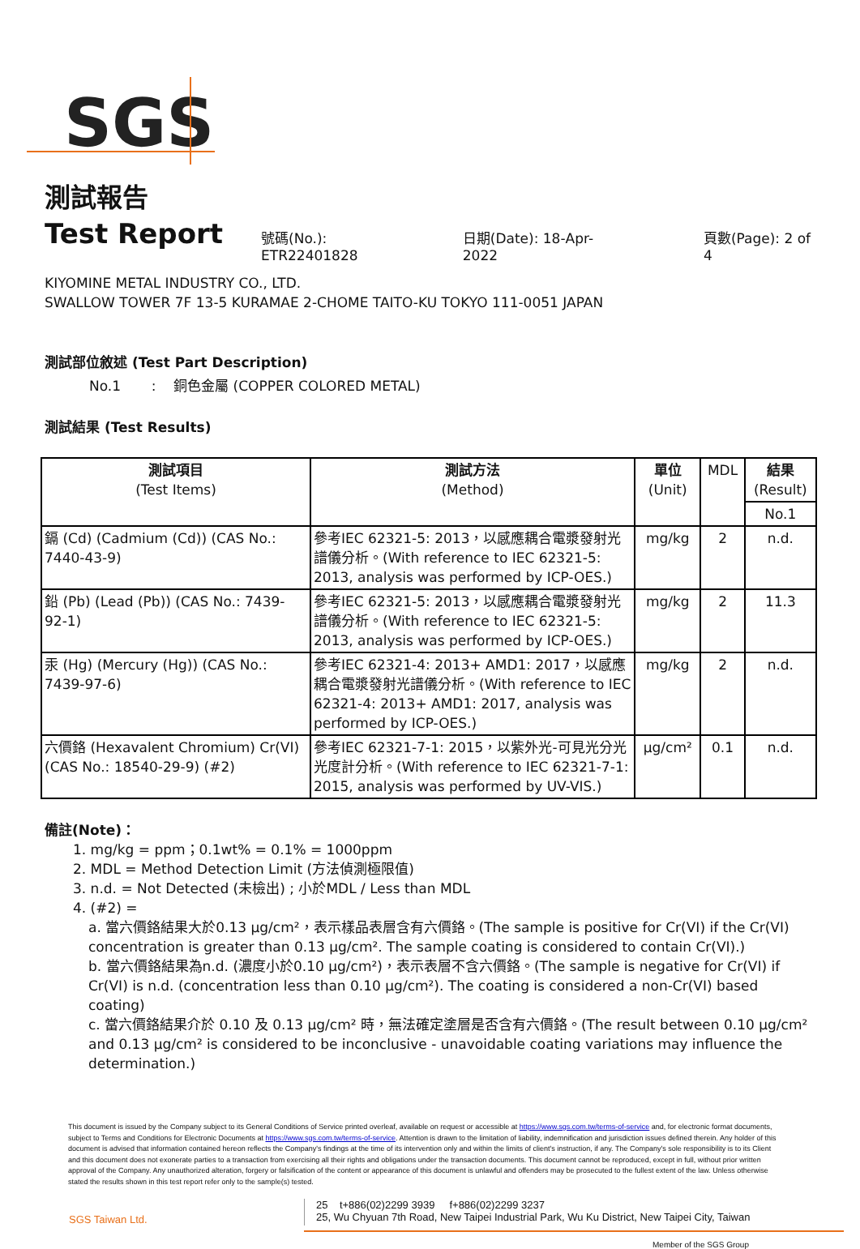SGS
測試報告
Test Report 號碼(No.): ETR22401828 日期(Date): 18-Apr-2022 頁數(Page): 2 of 4
KIYOMINE METAL INDUSTRY CO., LTD.
SWALLOW TOWER 7F 13-5 KURAMAE 2-CHOME TAITO-KU TOKYO 111-0051 JAPAN
測試部位敘述 (Test Part Description)
No.1 : 銅色金屬 (COPPER COLORED METAL)
測試結果 (Test Results)
| 測試項目 (Test Items) | 測試方法 (Method) | 單位 (Unit) | MDL | 結果 (Result) |
| --- | --- | --- | --- | --- |
| | | | | No.1 |
| 鎘 (Cd) (Cadmium (Cd)) (CAS No.: 7440-43-9) | 參考IEC 62321-5: 2013，以感應耦合電漿發射光譜儀分析。(With reference to IEC 62321-5: 2013, analysis was performed by ICP-OES.) | mg/kg | 2 | n.d. |
| 鉛 (Pb) (Lead (Pb)) (CAS No.: 7439-92-1) | 參考IEC 62321-5: 2013，以感應耦合電漿發射光譜儀分析。(With reference to IEC 62321-5: 2013, analysis was performed by ICP-OES.) | mg/kg | 2 | 11.3 |
| 汞 (Hg) (Mercury (Hg)) (CAS No.: 7439-97-6) | 參考IEC 62321-4: 2013+ AMD1: 2017，以感應耦合電漿發射光譜儀分析。(With reference to IEC 62321-4: 2013+ AMD1: 2017, analysis was performed by ICP-OES.) | mg/kg | 2 | n.d. |
| 六價鉻 (Hexavalent Chromium) Cr(VI) (CAS No.: 18540-29-9) (#2) | 參考IEC 62321-7-1: 2015，以紫外光-可見光分光光度計分析。(With reference to IEC 62321-7-1: 2015, analysis was performed by UV-VIS.) | μg/cm² | 0.1 | n.d. |
備註(Note)：
1. mg/kg = ppm；0.1wt% = 0.1% = 1000ppm
2. MDL = Method Detection Limit (方法偵測極限值)
3. n.d. = Not Detected (未檢出) ; 小於MDL / Less than MDL
4. (#2) =
a. 當六價鉻結果大於0.13 μg/cm²，表示樣品表層含有六價鉻。(The sample is positive for Cr(VI) if the Cr(VI) concentration is greater than 0.13 μg/cm². The sample coating is considered to contain Cr(VI).)
b. 當六價鉻結果為n.d. (濃度小於0.10 μg/cm²)，表示表層不含六價鉻。(The sample is negative for Cr(VI) if Cr(VI) is n.d. (concentration less than 0.10 μg/cm²). The coating is considered a non-Cr(VI) based coating)
c. 當六價鉻結果介於 0.10 及 0.13 μg/cm² 時，無法確定塗層是否含有六價鉻。(The result between 0.10 μg/cm² and 0.13 μg/cm² is considered to be inconclusive - unavoidable coating variations may influence the determination.)
This document is issued by the Company subject to its General Conditions of Service printed overleaf, available on request or accessible at https://www.sgs.com.tw/terms-of-service and, for electronic format documents, subject to Terms and Conditions for Electronic Documents at https://www.sgs.com.tw/terms-of-service. Attention is drawn to the limitation of liability, indemnification and jurisdiction issues defined therein. Any holder of this document is advised that information contained hereon reflects the Company's findings at the time of its intervention only and within the limits of client's instruction, if any. The Company's sole responsibility is to its Client and this document does not exonerate parties to a transaction from exercising all their rights and obligations under the transaction documents. This document cannot be reproduced, except in full, without prior written approval of the Company. Any unauthorized alteration, forgery or falsification of the content or appearance of this document is unlawful and offenders may be prosecuted to the fullest extent of the law. Unless otherwise stated the results shown in this test report refer only to the sample(s) tested.
SGS Taiwan Ltd.
25 t+886(02)2299 3939 f+886(02)2299 3237
25, Wu Chyuan 7th Road, New Taipei Industrial Park, Wu Ku District, New Taipei City, Taiwan
Member of the SGS Group